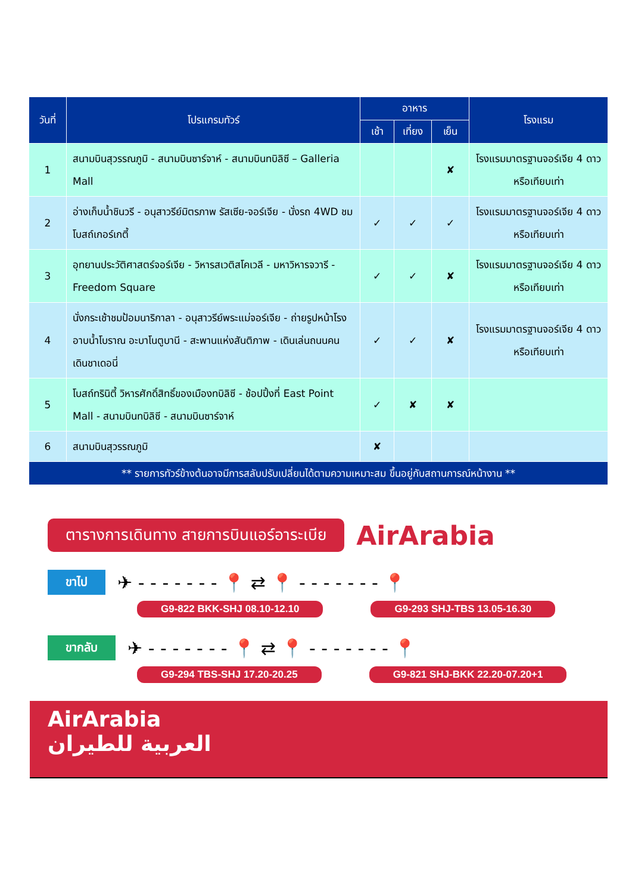| วันที่ | โปรแกรมทัวร์ | อาหาร | | | โรงแรม |
| --- | --- | --- | --- | --- | --- |
| | | เช้า | เที่ยง | เย็น | |
| 1 | สนามบินสุวรรณภูมิ - สนามบินซาร์จาห์ - สนามบินทบิลิซี – Galleria Mall | | | ✘ | โรงแรมมาตรฐานจอร์เจีย 4 ดาว หรือเทียบเท่า |
| 2 | อ่างเก็บน้ำชินวรี - อนุสาวรีย์มิตรภาพ รัสเซีย-จอร์เจีย - นั่งรถ 4WD ชมโบสถ์เกอร์เกตี้ | ✓ | ✓ | ✓ | โรงแรมมาตรฐานจอร์เจีย 4 ดาว หรือเทียบเท่า |
| 3 | อุทยานประวัติศาสตร์จอร์เจีย - วิหารสเวติสโคเวลี - มหาวิหารจวารี - Freedom Square | ✓ | ✓ | ✘ | โรงแรมมาตรฐานจอร์เจีย 4 ดาว หรือเทียบเท่า |
| 4 | นั่งกระเช้าชมป้อมนาริกาลา - อนุสาวรีย์พระแม่จอร์เจีย - ถ่ายรูปหน้าโรงอาบน้ำโบราณ อะบาโนตูบานี - สะพานแห่งสันติภาพ - เดินเล่นถนนคนเดินชาเดอนี่ | ✓ | ✓ | ✘ | โรงแรมมาตรฐานจอร์เจีย 4 ดาว หรือเทียบเท่า |
| 5 | โบสถ์ทรินิตี้ วิหารศักดิ์สิทธิ์ของเมืองทบิลิซี - ช้อปปิ้งที่ East Point Mall - สนามบินทบิลิซี - สนามบินซาร์จาห์ | ✓ | ✘ | ✘ | |
| 6 | สนามบินสุวรรณภูมิ | ✘ | | | |
| ** รายการทัวร์ข้างต้นอาจมีการสลับปรับเปลี่ยนได้ตามความเหมาะสม ขึ้นอยู่กับสถานการณ์หน้างาน ** | | | | | |
ตารางการเดินทาง สายการบินแอร์อาระเบีย AirArabia
ขาไป ✈ - - - - - - - 📍 ⇄ 📍 - - - - - - - 📍
G9-822 BKK-SHJ 08.10-12.10 G9-293 SHJ-TBS 13.05-16.30
ขากลับ ✈ - - - - - - - 📍 ⇄ 📍 - - - - - - - 📍
G9-294 TBS-SHJ 17.20-20.25 G9-821 SHJ-BKK 22.20-07.20+1
AirArabia
العربية للطيران